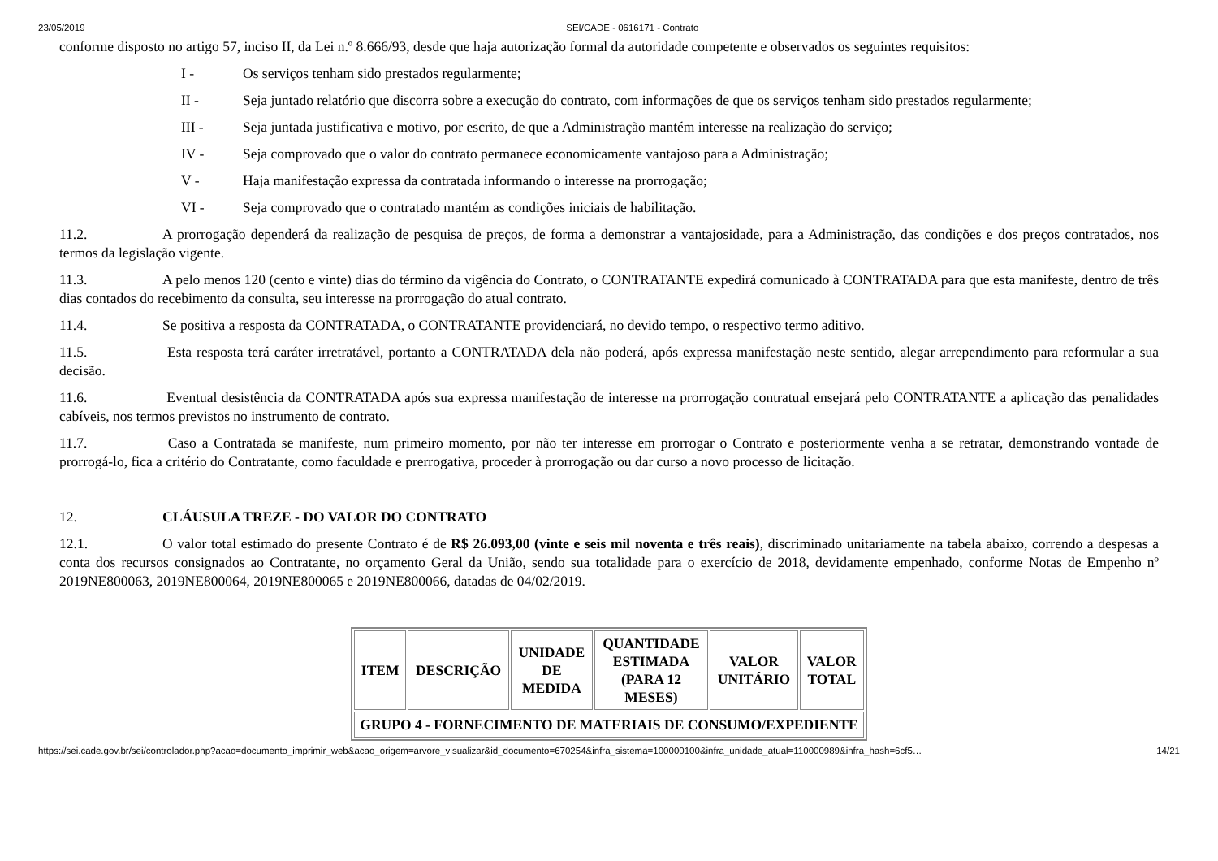23/05/2019 SEI/CADE - 0616171 - Contrato
conforme disposto no artigo 57, inciso II, da Lei n.º 8.666/93, desde que haja autorização formal da autoridade competente e observados os seguintes requisitos:
I - Os serviços tenham sido prestados regularmente;
II - Seja juntado relatório que discorra sobre a execução do contrato, com informações de que os serviços tenham sido prestados regularmente;
III - Seja juntada justificativa e motivo, por escrito, de que a Administração mantém interesse na realização do serviço;
IV - Seja comprovado que o valor do contrato permanece economicamente vantajoso para a Administração;
V - Haja manifestação expressa da contratada informando o interesse na prorrogação;
VI - Seja comprovado que o contratado mantém as condições iniciais de habilitação.
11.2. A prorrogação dependerá da realização de pesquisa de preços, de forma a demonstrar a vantajosidade, para a Administração, das condições e dos preços contratados, nos termos da legislação vigente.
11.3. A pelo menos 120 (cento e vinte) dias do término da vigência do Contrato, o CONTRATANTE expedirá comunicado à CONTRATADA para que esta manifeste, dentro de três dias contados do recebimento da consulta, seu interesse na prorrogação do atual contrato.
11.4. Se positiva a resposta da CONTRATADA, o CONTRATANTE providenciará, no devido tempo, o respectivo termo aditivo.
11.5. Esta resposta terá caráter irretratável, portanto a CONTRATADA dela não poderá, após expressa manifestação neste sentido, alegar arrependimento para reformular a sua decisão.
11.6. Eventual desistência da CONTRATADA após sua expressa manifestação de interesse na prorrogação contratual ensejará pelo CONTRATANTE a aplicação das penalidades cabíveis, nos termos previstos no instrumento de contrato.
11.7. Caso a Contratada se manifeste, num primeiro momento, por não ter interesse em prorrogar o Contrato e posteriormente venha a se retratar, demonstrando vontade de prorrogá-lo, fica a critério do Contratante, como faculdade e prerrogativa, proceder à prorrogação ou dar curso a novo processo de licitação.
12. CLÁUSULA TREZE - DO VALOR DO CONTRATO
12.1. O valor total estimado do presente Contrato é de R$ 26.093,00 (vinte e seis mil noventa e três reais), discriminado unitariamente na tabela abaixo, correndo a despesas a conta dos recursos consignados ao Contratante, no orçamento Geral da União, sendo sua totalidade para o exercício de 2018, devidamente empenhado, conforme Notas de Empenho nº 2019NE800063, 2019NE800064, 2019NE800065 e 2019NE800066, datadas de 04/02/2019.
| ITEM | DESCRIÇÃO | UNIDADE DE MEDIDA | QUANTIDADE ESTIMADA (PARA 12 MESES) | VALOR UNITÁRIO | VALOR TOTAL |
| --- | --- | --- | --- | --- | --- |
| GRUPO 4 - FORNECIMENTO DE MATERIAIS DE CONSUMO/EXPEDIENTE | | | | | |
https://sei.cade.gov.br/sei/controlador.php?acao=documento_imprimir_web&acao_origem=arvore_visualizar&id_documento=670254&infra_sistema=100000100&infra_unidade_atual=110000989&infra_hash=6cf5… 14/21